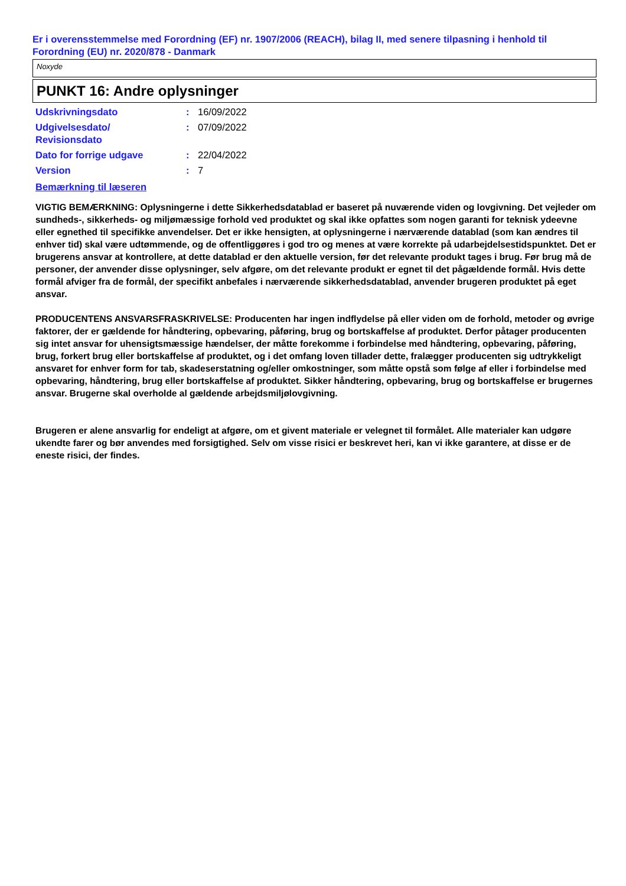Er i overensstemmelse med Forordning (EF) nr. 1907/2006 (REACH), bilag II, med senere tilpasning i henhold til Forordning (EU) nr. 2020/878 - Danmark
Noxyde
PUNKT 16: Andre oplysninger
Udskrivningsdato : 16/09/2022
Udgivelsesdato/
Revisionsdato
: 07/09/2022
Dato for forrige udgave : 22/04/2022
Version : 7
Bemærkning til læseren
VIGTIG BEMÆRKNING: Oplysningerne i dette Sikkerhedsdatablad er baseret på nuværende viden og lovgivning. Det vejleder om sundheds-, sikkerheds- og miljømæssige forhold ved produktet og skal ikke opfattes som nogen garanti for teknisk ydeevne eller egnethed til specifikke anvendelser. Det er ikke hensigten, at oplysningerne i nærværende datablad (som kan ændres til enhver tid) skal være udtømmende, og de offentliggøres i god tro og menes at være korrekte på udarbejdelsestidspunktet. Det er brugerens ansvar at kontrollere, at dette datablad er den aktuelle version, før det relevante produkt tages i brug. Før brug må de personer, der anvender disse oplysninger, selv afgøre, om det relevante produkt er egnet til det pågældende formål. Hvis dette formål afviger fra de formål, der specifikt anbefales i nærværende sikkerhedsdatablad, anvender brugeren produktet på eget ansvar.
PRODUCENTENS ANSVARSFRASKRIVELSE: Producenten har ingen indflydelse på eller viden om de forhold, metoder og øvrige faktorer, der er gældende for håndtering, opbevaring, påføring, brug og bortskaffelse af produktet. Derfor påtager producenten sig intet ansvar for uhensigtsmæssige hændelser, der måtte forekomme i forbindelse med håndtering, opbevaring, påføring, brug, forkert brug eller bortskaffelse af produktet, og i det omfang loven tillader dette, fralægger producenten sig udtrykkeligt ansvaret for enhver form for tab, skadeserstatning og/eller omkostninger, som måtte opstå som følge af eller i forbindelse med opbevaring, håndtering, brug eller bortskaffelse af produktet. Sikker håndtering, opbevaring, brug og bortskaffelse er brugernes ansvar. Brugerne skal overholde al gældende arbejdsmiljølovgivning.
Brugeren er alene ansvarlig for endeligt at afgøre, om et givent materiale er velegnet til formålet. Alle materialer kan udgøre ukendte farer og bør anvendes med forsigtighed. Selv om visse risici er beskrevet heri, kan vi ikke garantere, at disse er de eneste risici, der findes.